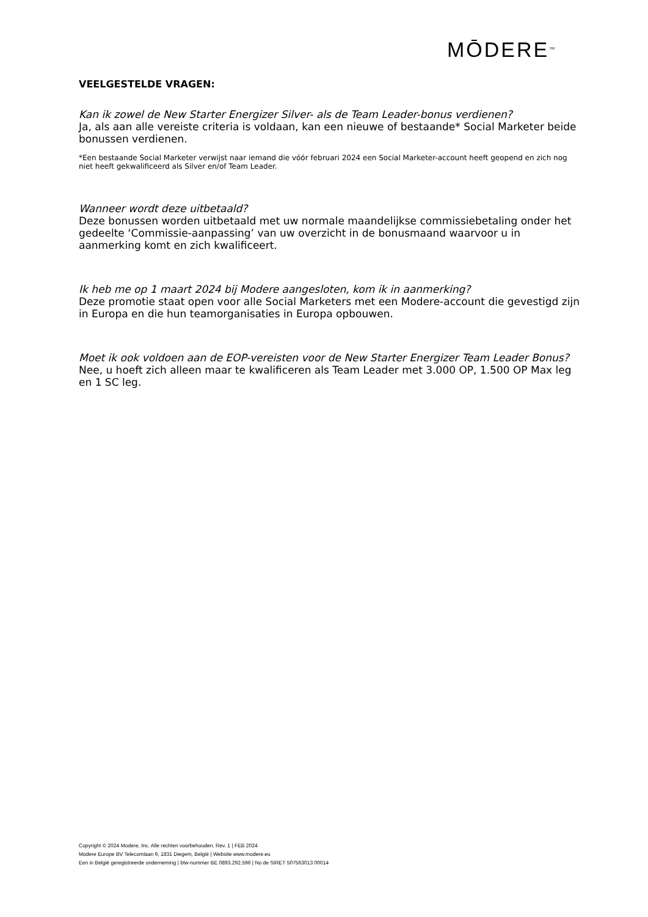MŌDERE<sup>TM</sup>
VEELGESTELDE VRAGEN:
Kan ik zowel de New Starter Energizer Silver- als de Team Leader-bonus verdienen?
Ja, als aan alle vereiste criteria is voldaan, kan een nieuwe of bestaande* Social Marketer beide bonussen verdienen.
*Een bestaande Social Marketer verwijst naar iemand die vóór februari 2024 een Social Marketer-account heeft geopend en zich nog niet heeft gekwalificeerd als Silver en/of Team Leader.
Wanneer wordt deze uitbetaald?
Deze bonussen worden uitbetaald met uw normale maandelijkse commissiebetaling onder het gedeelte ‘Commissie-aanpassing’ van uw overzicht in de bonusmaand waarvoor u in aanmerking komt en zich kwalificeert.
Ik heb me op 1 maart 2024 bij Modere aangesloten, kom ik in aanmerking?
Deze promotie staat open voor alle Social Marketers met een Modere-account die gevestigd zijn in Europa en die hun teamorganisaties in Europa opbouwen.
Moet ik ook voldoen aan de EOP-vereisten voor de New Starter Energizer Team Leader Bonus?
Nee, u hoeft zich alleen maar te kwalificeren als Team Leader met 3.000 OP, 1.500 OP Max leg en 1 SC leg.
Copyright © 2024 Modere, Inc. Alle rechten voorbehouden. Rev. 1 | FEB 2024
Modere Europe BV Telecomlaan 9, 1831 Diegem, België | Website www.modere.eu
Een in België geregistreerde onderneming | btw-nummer BE 0893.292.596 | No de SIRET 507563013 00014